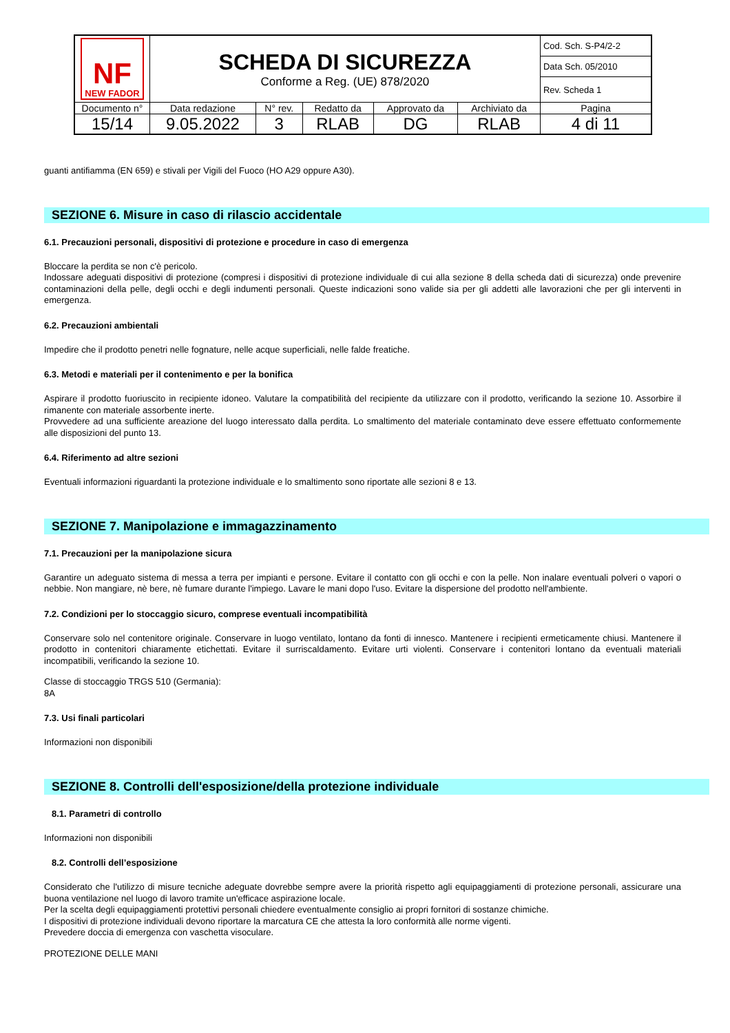| NF NEW FADOR | SCHEDA DI SICUREZZA Conforme a Reg. (UE) 878/2020 | | | | | Cod. Sch. S-P4/2-2 |
| | | | | | | Data Sch. 05/2010 |
| | | | | | | Rev. Scheda 1 |
| Documento n° | Data redazione | N° rev. | Redatto da | Approvato da | Archiviato da | Pagina |
| 15/14 | 9.05.2022 | 3 | RLAB | DG | RLAB | 4 di 11 |
guanti antifiamma (EN 659) e stivali per Vigili del Fuoco (HO A29 oppure A30).
SEZIONE 6. Misure in caso di rilascio accidentale
6.1. Precauzioni personali, dispositivi di protezione e procedure in caso di emergenza
Bloccare la perdita se non c'è pericolo.
Indossare adeguati dispositivi di protezione (compresi i dispositivi di protezione individuale di cui alla sezione 8 della scheda dati di sicurezza) onde prevenire contaminazioni della pelle, degli occhi e degli indumenti personali. Queste indicazioni sono valide sia per gli addetti alle lavorazioni che per gli interventi in emergenza.
6.2. Precauzioni ambientali
Impedire che il prodotto penetri nelle fognature, nelle acque superficiali, nelle falde freatiche.
6.3. Metodi e materiali per il contenimento e per la bonifica
Aspirare il prodotto fuoriuscito in recipiente idoneo. Valutare la compatibilità del recipiente da utilizzare con il prodotto, verificando la sezione 10. Assorbire il rimanente con materiale assorbente inerte.
Provvedere ad una sufficiente areazione del luogo interessato dalla perdita. Lo smaltimento del materiale contaminato deve essere effettuato conformemente alle disposizioni del punto 13.
6.4. Riferimento ad altre sezioni
Eventuali informazioni riguardanti la protezione individuale e lo smaltimento sono riportate alle sezioni 8 e 13.
SEZIONE 7. Manipolazione e immagazzinamento
7.1. Precauzioni per la manipolazione sicura
Garantire un adeguato sistema di messa a terra per impianti e persone. Evitare il contatto con gli occhi e con la pelle. Non inalare eventuali polveri o vapori o nebbie. Non mangiare, nè bere, nè fumare durante l'impiego. Lavare le mani dopo l'uso. Evitare la dispersione del prodotto nell'ambiente.
7.2. Condizioni per lo stoccaggio sicuro, comprese eventuali incompatibilità
Conservare solo nel contenitore originale. Conservare in luogo ventilato, lontano da fonti di innesco. Mantenere i recipienti ermeticamente chiusi. Mantenere il prodotto in contenitori chiaramente etichettati. Evitare il surriscaldamento. Evitare urti violenti. Conservare i contenitori lontano da eventuali materiali incompatibili, verificando la sezione 10.
Classe di stoccaggio TRGS 510 (Germania):
8A
7.3. Usi finali particolari
Informazioni non disponibili
SEZIONE 8. Controlli dell'esposizione/della protezione individuale
8.1. Parametri di controllo
Informazioni non disponibili
8.2. Controlli dell’esposizione
Considerato che l'utilizzo di misure tecniche adeguate dovrebbe sempre avere la priorità rispetto agli equipaggiamenti di protezione personali, assicurare una buona ventilazione nel luogo di lavoro tramite un'efficace aspirazione locale.
Per la scelta degli equipaggiamenti protettivi personali chiedere eventualmente consiglio ai propri fornitori di sostanze chimiche.
I dispositivi di protezione individuali devono riportare la marcatura CE che attesta la loro conformità alle norme vigenti.
Prevedere doccia di emergenza con vaschetta visoculare.
PROTEZIONE DELLE MANI